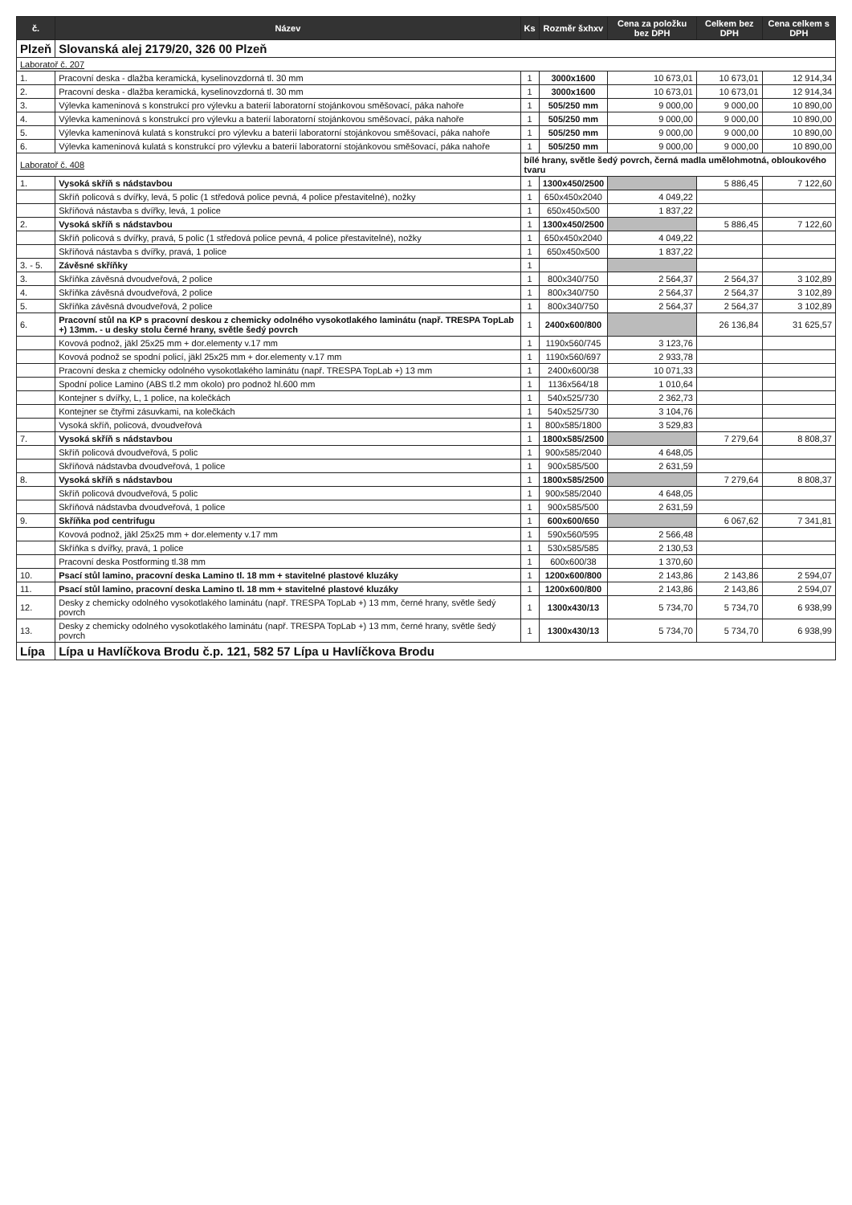| č. | Název | Ks | Rozměr šxhxv | Cena za položku bez DPH | Celkem bez DPH | Cena celkem s DPH |
| --- | --- | --- | --- | --- | --- | --- |
| Plzeň | Slovanská alej 2179/20, 326 00 Plzeň | | | | | |
| Laboratoř č. 207 | | | | | | |
| 1. | Pracovní deska - dlažba keramická, kyselinovzdorná tl. 30 mm | 1 | 3000x1600 | 10 673,01 | 10 673,01 | 12 914,34 |
| 2. | Pracovní deska - dlažba keramická, kyselinovzdorná tl. 30 mm | 1 | 3000x1600 | 10 673,01 | 10 673,01 | 12 914,34 |
| 3. | Výlevka kameninová s konstrukcí pro výlevku a baterií laboratorní stojánkovou směšovací, páka nahoře | 1 | 505/250 mm | 9 000,00 | 9 000,00 | 10 890,00 |
| 4. | Výlevka kameninová s konstrukcí pro výlevku a baterií laboratorní stojánkovou směšovací, páka nahoře | 1 | 505/250 mm | 9 000,00 | 9 000,00 | 10 890,00 |
| 5. | Výlevka kameninová kulatá s konstrukcí pro výlevku a baterií laboratorní stojánkovou směšovací, páka nahoře | 1 | 505/250 mm | 9 000,00 | 9 000,00 | 10 890,00 |
| 6. | Výlevka kameninová kulatá s konstrukcí pro výlevku a baterií laboratorní stojánkovou směšovací, páka nahoře | 1 | 505/250 mm | 9 000,00 | 9 000,00 | 10 890,00 |
| Laboratoř č. 408 | | bílé hrany, světle šedý povrch, černá madla umělohmotná, obloukového tvaru | | | | |
| 1. | Vysoká skříň s nádstavbou | 1 | 1300x450/2500 | | 5 886,45 | 7 122,60 |
| | Skříň policová s dvířky, levá, 5 polic (1 středová police pevná, 4 police přestavitelné), nožky | 1 | 650x450x2040 | 4 049,22 | | |
| | Skříňová nástavba s dvířky, levá, 1 police | 1 | 650x450x500 | 1 837,22 | | |
| 2. | Vysoká skříň s nádstavbou | 1 | 1300x450/2500 | | 5 886,45 | 7 122,60 |
| | Skříň policová s dvířky, pravá, 5 polic (1 středová police pevná, 4 police přestavitelné), nožky | 1 | 650x450x2040 | 4 049,22 | | |
| | Skříňová nástavba s dvířky, pravá, 1 police | 1 | 650x450x500 | 1 837,22 | | |
| 3. - 5. | Závěsné skříňky | 1 | | | | |
| 3. | Skříňka závěsná dvoudveřová, 2 police | 1 | 800x340/750 | 2 564,37 | 2 564,37 | 3 102,89 |
| 4. | Skříňka závěsná dvoudveřová, 2 police | 1 | 800x340/750 | 2 564,37 | 2 564,37 | 3 102,89 |
| 5. | Skříňka závěsná dvoudveřová, 2 police | 1 | 800x340/750 | 2 564,37 | 2 564,37 | 3 102,89 |
| 6. | Pracovní stůl na KP s pracovní deskou z chemicky odolného vysokotlakého laminátu (např. TRESPA TopLab +) 13mm. - u desky stolu černé hrany, světle šedý povrch | 1 | 2400x600/800 | | 26 136,84 | 31 625,57 |
| | Kovová podnož, jäkl 25x25 mm + dor.elementy v.17 mm | 1 | 1190x560/745 | 3 123,76 | | |
| | Kovová podnož se spodní policí, jäkl 25x25 mm + dor.elementy v.17 mm | 1 | 1190x560/697 | 2 933,78 | | |
| | Pracovní deska z chemicky odolného vysokotlakého laminátu (např. TRESPA TopLab +) 13 mm | 1 | 2400x600/38 | 10 071,33 | | |
| | Spodní police Lamino (ABS tl.2 mm okolo) pro podnož hl.600 mm | 1 | 1136x564/18 | 1 010,64 | | |
| | Kontejner s dvířky, L, 1 police, na kolečkách | 1 | 540x525/730 | 2 362,73 | | |
| | Kontejner se čtyřmi zásuvkami, na kolečkách | 1 | 540x525/730 | 3 104,76 | | |
| | Vysoká skříň, policová, dvoudveřová | 1 | 800x585/1800 | 3 529,83 | | |
| 7. | Vysoká skříň s nádstavbou | 1 | 1800x585/2500 | | 7 279,64 | 8 808,37 |
| | Skříň policová dvoudveřová, 5 polic | 1 | 900x585/2040 | 4 648,05 | | |
| | Skříňová nádstavba dvoudveřová, 1 police | 1 | 900x585/500 | 2 631,59 | | |
| 8. | Vysoká skříň s nádstavbou | 1 | 1800x585/2500 | | 7 279,64 | 8 808,37 |
| | Skříň policová dvoudveřová, 5 polic | 1 | 900x585/2040 | 4 648,05 | | |
| | Skříňová nádstavba dvoudveřová, 1 police | 1 | 900x585/500 | 2 631,59 | | |
| 9. | Skříňka pod centrifugu | 1 | 600x600/650 | | 6 067,62 | 7 341,81 |
| | Kovová podnož, jäkl 25x25 mm + dor.elementy v.17 mm | 1 | 590x560/595 | 2 566,48 | | |
| | Skříňka s dvířky, pravá, 1 police | 1 | 530x585/585 | 2 130,53 | | |
| | Pracovní deska Postforming tl.38 mm | 1 | 600x600/38 | 1 370,60 | | |
| 10. | Psací stůl lamino, pracovní deska Lamino tl. 18 mm + stavitelné plastové kluzáky | 1 | 1200x600/800 | 2 143,86 | 2 143,86 | 2 594,07 |
| 11. | Psací stůl lamino, pracovní deska Lamino tl. 18 mm + stavitelné plastové kluzáky | 1 | 1200x600/800 | 2 143,86 | 2 143,86 | 2 594,07 |
| 12. | Desky z chemicky odolného vysokotlakého laminátu (např. TRESPA TopLab +) 13 mm, černé hrany, světle šedý povrch | 1 | 1300x430/13 | 5 734,70 | 5 734,70 | 6 938,99 |
| 13. | Desky z chemicky odolného vysokotlakého laminátu (např. TRESPA TopLab +) 13 mm, černé hrany, světle šedý povrch | 1 | 1300x430/13 | 5 734,70 | 5 734,70 | 6 938,99 |
| Lípa | Lípa u Havlíčkova Brodu č.p. 121, 582 57 Lípa u Havlíčkova Brodu | | | | | |